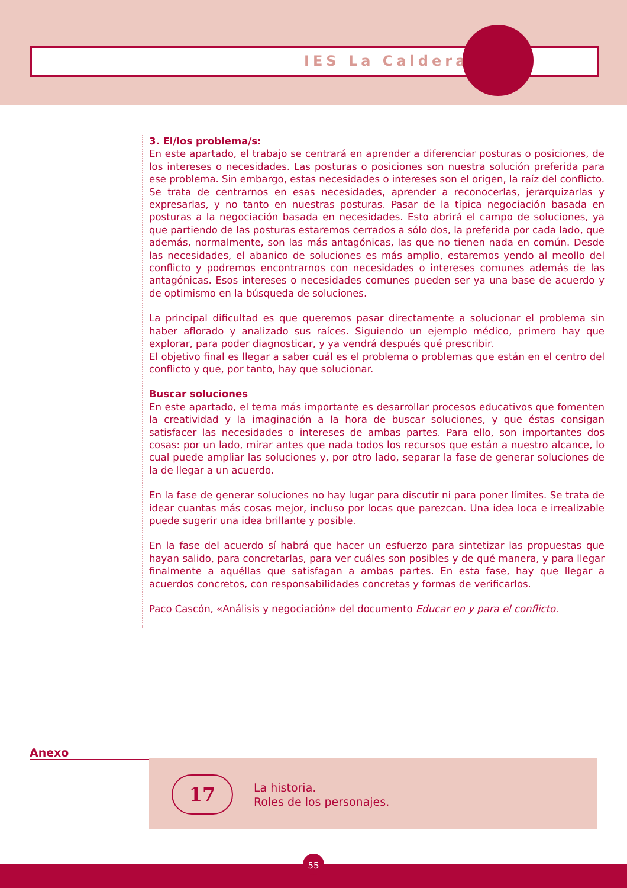IES La Caldera
3. El/los problema/s:
En este apartado, el trabajo se centrará en aprender a diferenciar posturas o posiciones, de los intereses o necesidades. Las posturas o posiciones son nuestra solución preferida para ese problema. Sin embargo, estas necesidades o intereses son el origen, la raíz del conflicto. Se trata de centrarnos en esas necesidades, aprender a reconocerlas, jerarquizarlas y expresarlas, y no tanto en nuestras posturas. Pasar de la típica negociación basada en posturas a la negociación basada en necesidades. Esto abrirá el campo de soluciones, ya que partiendo de las posturas estaremos cerrados a sólo dos, la preferida por cada lado, que además, normalmente, son las más antagónicas, las que no tienen nada en común. Desde las necesidades, el abanico de soluciones es más amplio, estaremos yendo al meollo del conflicto y podremos encontrarnos con necesidades o intereses comunes además de las antagónicas. Esos intereses o necesidades comunes pueden ser ya una base de acuerdo y de optimismo en la búsqueda de soluciones.
La principal dificultad es que queremos pasar directamente a solucionar el problema sin haber aflorado y analizado sus raíces. Siguiendo un ejemplo médico, primero hay que explorar, para poder diagnosticar, y ya vendrá después qué prescribir.
El objetivo final es llegar a saber cuál es el problema o problemas que están en el centro del conflicto y que, por tanto, hay que solucionar.
Buscar soluciones
En este apartado, el tema más importante es desarrollar procesos educativos que fomenten la creatividad y la imaginación a la hora de buscar soluciones, y que éstas consigan satisfacer las necesidades o intereses de ambas partes. Para ello, son importantes dos cosas: por un lado, mirar antes que nada todos los recursos que están a nuestro alcance, lo cual puede ampliar las soluciones y, por otro lado, separar la fase de generar soluciones de la de llegar a un acuerdo.
En la fase de generar soluciones no hay lugar para discutir ni para poner límites. Se trata de idear cuantas más cosas mejor, incluso por locas que parezcan. Una idea loca e irrealizable puede sugerir una idea brillante y posible.
En la fase del acuerdo sí habrá que hacer un esfuerzo para sintetizar las propuestas que hayan salido, para concretarlas, para ver cuáles son posibles y de qué manera, y para llegar finalmente a aquéllas que satisfagan a ambas partes. En esta fase, hay que llegar a acuerdos concretos, con responsabilidades concretas y formas de verificarlos.
Paco Cascón, «Análisis y negociación» del documento Educar en y para el conflicto.
Anexo
17
La historia.
Roles de los personajes.
55